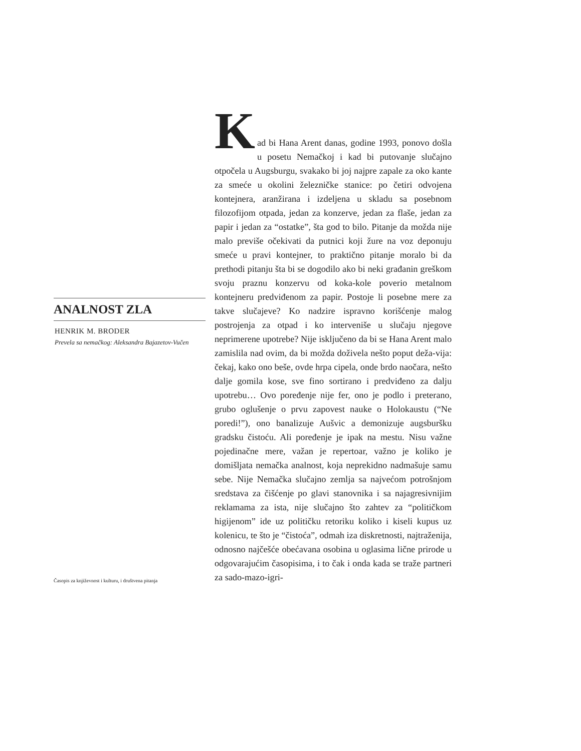ANALNOST ZLA
HENRIK M. BRODER
Prevela sa nemačkog: Aleksandra Bajazetov-Vučen
K
ad bi Hana Arent danas, godine 1993, ponovo došla u posetu Nemačkoj i kad bi putovanje slučajno otpočela u Augsburgu, svakako bi joj najpre zapale za oko kante za smeće u okolini železničke stanice: po četiri odvojena kontejnera, aranžirana i izdeljena u skladu sa posebnom filozofijom otpada, jedan za konzerve, jedan za flaše, jedan za papir i jedan za “ostatke”, šta god to bilo. Pitanje da možda nije malo previše očekivati da putnici koji žure na voz deponuju smeće u pravi kontejner, to praktično pitanje moralo bi da prethodi pitanju šta bi se dogodilo ako bi neki građanin greškom svoju praznu konzervu od koka-kole poverio metalnom kontejneru predviđenom za papir. Postoje li posebne mere za takve slučajeve? Ko nadzire ispravno korišćenje malog postrojenja za otpad i ko interveniše u slučaju njegove neprimerene upotrebe? Nije isključeno da bi se Hana Arent malo zamislila nad ovim, da bi možda doživela nešto poput deža-vija: čekaj, kako ono beše, ovde hrpa cipela, onde brdo naočara, nešto dalje gomila kose, sve fino sortirano i predviđeno za dalju upotrebu… Ovo poređenje nije fer, ono je podlo i preterano, grubo oglušenje o prvu zapovest nauke o Holokaustu (“Ne poredi!”), ono banalizuje Aušvic a demonizuje augsburšku gradsku čistoću. Ali poređenje je ipak na mestu. Nisu važne pojedinačne mere, važan je repertoar, važno je koliko je domišljata nemačka analnost, koja neprekidno nadmašuje samu sebe. Nije Nemačka slučajno zemlja sa najvećom potrošnjom sredstava za čišćenje po glavi stanovnika i sa najagresivnijim reklamama za ista, nije slučajno što zahtev za “političkom higijenom” ide uz političku retoriku koliko i kiseli kupus uz kolenicu, te što je “čistoća”, odmah iza diskretnosti, najtraženija, odnosno najčešće obećavana osobina u oglasima lične prirode u odgovarajućim časopisima, i to čak i onda kada se traže partneri za sado-mazo-igri-
Časopis za književnost i kulturu, i društvena pitanja